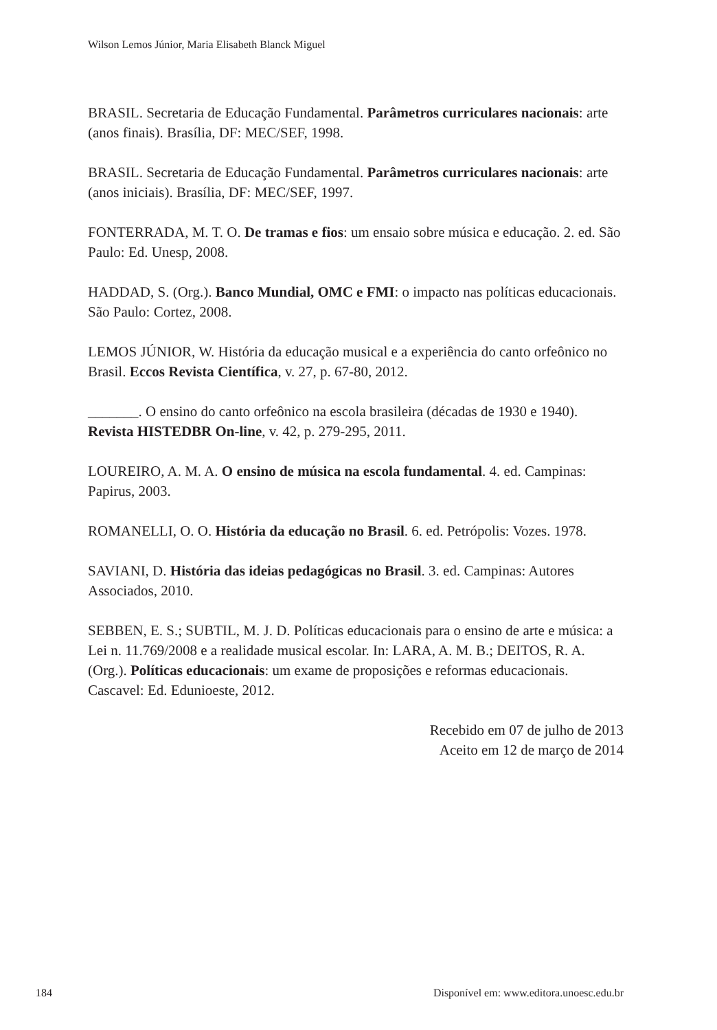Wilson Lemos Júnior, Maria Elisabeth Blanck Miguel
BRASIL. Secretaria de Educação Fundamental. Parâmetros curriculares nacionais: arte (anos finais). Brasília, DF: MEC/SEF, 1998.
BRASIL. Secretaria de Educação Fundamental. Parâmetros curriculares nacionais: arte (anos iniciais). Brasília, DF: MEC/SEF, 1997.
FONTERRADA, M. T. O. De tramas e fios: um ensaio sobre música e educação. 2. ed. São Paulo: Ed. Unesp, 2008.
HADDAD, S. (Org.). Banco Mundial, OMC e FMI: o impacto nas políticas educacionais. São Paulo: Cortez, 2008.
LEMOS JÚNIOR, W. História da educação musical e a experiência do canto orfeônico no Brasil. Eccos Revista Científica, v. 27, p. 67-80, 2012.
_______. O ensino do canto orfeônico na escola brasileira (décadas de 1930 e 1940). Revista HISTEDBR On-line, v. 42, p. 279-295, 2011.
LOUREIRO, A. M. A. O ensino de música na escola fundamental. 4. ed. Campinas: Papirus, 2003.
ROMANELLI, O. O. História da educação no Brasil. 6. ed. Petrópolis: Vozes. 1978.
SAVIANI, D. História das ideias pedagógicas no Brasil. 3. ed. Campinas: Autores Associados, 2010.
SEBBEN, E. S.; SUBTIL, M. J. D. Políticas educacionais para o ensino de arte e música: a Lei n. 11.769/2008 e a realidade musical escolar. In: LARA, A. M. B.; DEITOS, R. A. (Org.). Políticas educacionais: um exame de proposições e reformas educacionais. Cascavel: Ed. Edunioeste, 2012.
Recebido em 07 de julho de 2013
Aceito em 12 de março de 2014
184 Disponível em: www.editora.unoesc.edu.br